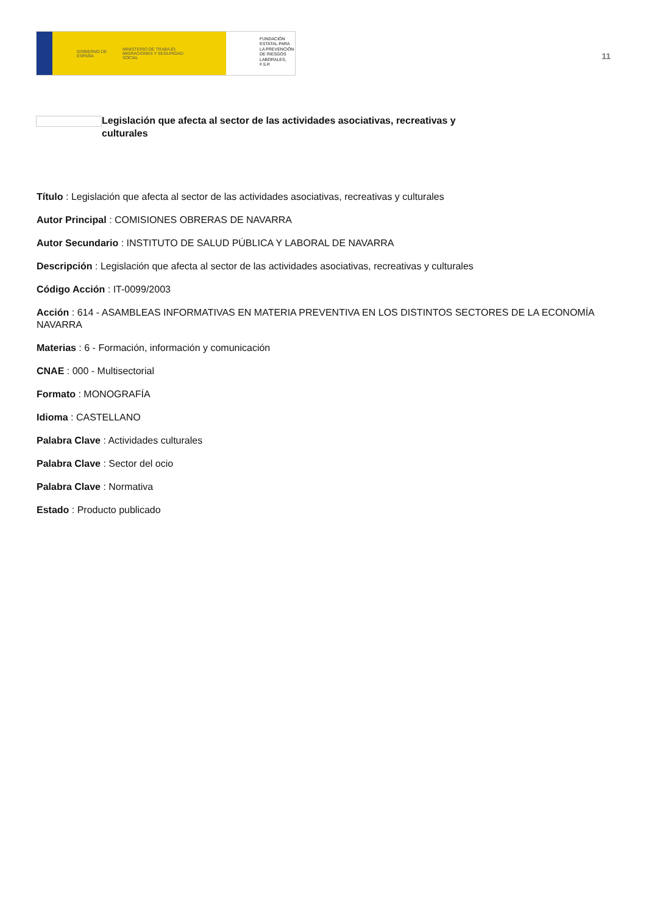GOBIERNO DE ESPAÑA MINISTERIO DE TRABAJO, MIGRACIONES Y SEGURIDAD SOCIAL
FUNDACIÓN
ESTATAL PARA
LA PREVENCIÓN
DE RIESGOS
LABORALES, F.S.P.
11
Legislación que afecta al sector de las actividades asociativas, recreativas y culturales
Título : Legislación que afecta al sector de las actividades asociativas, recreativas y culturales
Autor Principal : COMISIONES OBRERAS DE NAVARRA
Autor Secundario : INSTITUTO DE SALUD PÚBLICA Y LABORAL DE NAVARRA
Descripción : Legislación que afecta al sector de las actividades asociativas, recreativas y culturales
Código Acción : IT-0099/2003
Acción : 614 - ASAMBLEAS INFORMATIVAS EN MATERIA PREVENTIVA EN LOS DISTINTOS SECTORES DE LA ECONOMÍA NAVARRA
Materias : 6 - Formación, información y comunicación
CNAE : 000 - Multisectorial
Formato : MONOGRAFÍA
Idioma : CASTELLANO
Palabra Clave : Actividades culturales
Palabra Clave : Sector del ocio
Palabra Clave : Normativa
Estado : Producto publicado